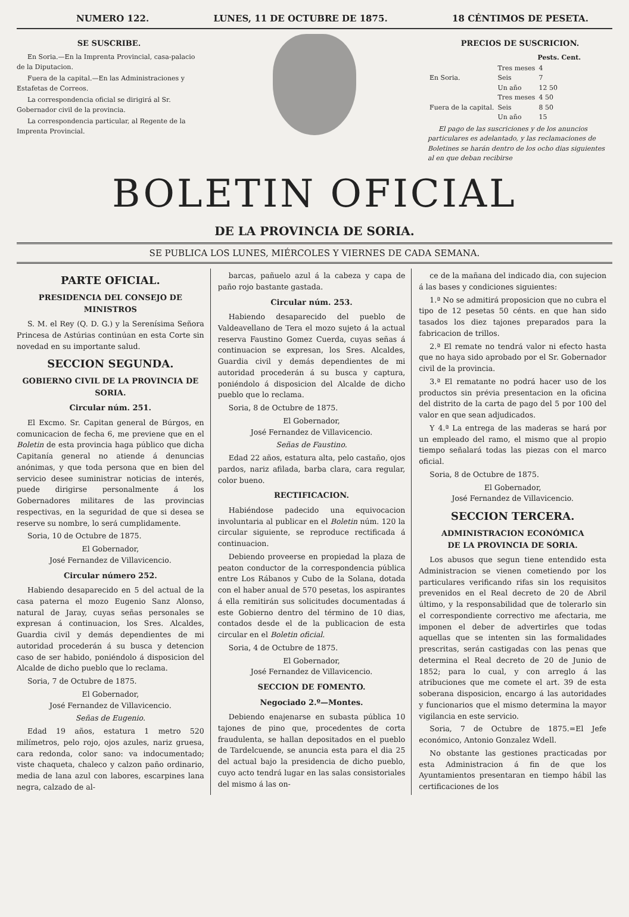NUMERO 122. LUNES, 11 DE OCTUBRE DE 1875. 18 CÉNTIMOS DE PESETA.
SE SUSCRIBE.
En Soria.—En la Imprenta Provincial, casa-palacio de la Diputacion.
Fuera de la capital.—En las Administraciones y Estafetas de Correos.
La correspondencia oficial se dirigirá al Sr. Gobernador civil de la provincia.
La correspondencia particular, al Regente de la Imprenta Provincial.
PRECIOS DE SUSCRICION.
| | | Pests. Cent. |
| --- | --- | --- |
| En Soria. | Tres meses | 4 |
| | Seis | 7 |
| | Un año | 12 50 |
| Fuera de la capital. | Tres meses | 4 50 |
| | Seis | 8 50 |
| | Un año | 15 |
El pago de las suscriciones y de los anuncios particulares es adelantado, y las reclamaciones de Boletines se harán dentro de los ocho dias siguientes al en que deban recibirse
BOLETIN OFICIAL
DE LA PROVINCIA DE SORIA.
SE PUBLICA LOS LUNES, MIÉRCOLES Y VIERNES DE CADA SEMANA.
PARTE OFICIAL.
PRESIDENCIA DEL CONSEJO DE MINISTROS
S. M. el Rey (Q. D. G.) y la Serenísima Señora Princesa de Astúrias continúan en esta Corte sin novedad en su importante salud.
SECCION SEGUNDA.
GOBIERNO CIVIL DE LA PROVINCIA DE SORIA.
Circular núm. 251.
El Excmo. Sr. Capitan general de Búrgos, en comunicacion de fecha 6, me previene que en el Boletin de esta provincia haga público que dicha Capitanía general no atiende á denuncias anónimas, y que toda persona que en bien del servicio desee suministrar noticias de interés, puede dirigirse personalmente á los Gobernadores militares de las provincias respectivas, en la seguridad de que si desea se reserve su nombre, lo será cumplidamente.
Soria, 10 de Octubre de 1875.
El Gobernador,
José Fernandez de Villavicencio.
Circular número 252.
Habiendo desaparecido en 5 del actual de la casa paterna el mozo Eugenio Sanz Alonso, natural de Jaray, cuyas señas personales se expresan á continuacion, los Sres. Alcaldes, Guardia civil y demás dependientes de mi autoridad procederán á su busca y detencion caso de ser habido, poniéndolo á disposicion del Alcalde de dicho pueblo que lo reclama.
Soria, 7 de Octubre de 1875.
El Gobernador,
José Fernandez de Villavicencio.
Señas de Eugenio.
Edad 19 años, estatura 1 metro 520 milímetros, pelo rojo, ojos azules, nariz gruesa, cara redonda, color sano: va indocumentado; viste chaqueta, chaleco y calzon paño ordinario, media de lana azul con labores, escarpines lana negra, calzado de al-
barcas, pañuelo azul á la cabeza y capa de paño rojo bastante gastada.
Circular núm. 253.
Habiendo desaparecido del pueblo de Valdeavellano de Tera el mozo sujeto á la actual reserva Faustino Gomez Cuerda, cuyas señas á continuacion se expresan, los Sres. Alcaldes, Guardia civil y demás dependientes de mi autoridad procederán á su busca y captura, poniéndolo á disposicion del Alcalde de dicho pueblo que lo reclama.
Soria, 8 de Octubre de 1875.
El Gobernador,
José Fernandez de Villavicencio.
Señas de Faustino.
Edad 22 años, estatura alta, pelo castaño, ojos pardos, nariz afilada, barba clara, cara regular, color bueno.
RECTIFICACION.
Habiéndose padecido una equivocacion involuntaria al publicar en el Boletin núm. 120 la circular siguiente, se reproduce rectificada á continuacion.
Debiendo proveerse en propiedad la plaza de peaton conductor de la correspondencia pública entre Los Rábanos y Cubo de la Solana, dotada con el haber anual de 570 pesetas, los aspirantes á ella remitirán sus solicitudes documentadas á este Gobierno dentro del término de 10 dias, contados desde el de la publicacion de esta circular en el Boletin oficial.
Soria, 4 de Octubre de 1875.
El Gobernador,
José Fernandez de Villavicencio.
SECCION DE FOMENTO.
Negociado 2.º—Montes.
Debiendo enajenarse en subasta pública 10 tajones de pino que, procedentes de corta fraudulenta, se hallan depositados en el pueblo de Tardelcuende, se anuncia esta para el dia 25 del actual bajo la presidencia de dicho pueblo, cuyo acto tendrá lugar en las salas consistoriales del mismo á las on-
ce de la mañana del indicado dia, con sujecion á las bases y condiciones siguientes:
1.ª No se admitirá proposicion que no cubra el tipo de 12 pesetas 50 cénts. en que han sido tasados los diez tajones preparados para la fabricacion de trillos.
2.ª El remate no tendrá valor ni efecto hasta que no haya sido aprobado por el Sr. Gobernador civil de la provincia.
3.ª El rematante no podrá hacer uso de los productos sin prévia presentacion en la oficina del distrito de la carta de pago del 5 por 100 del valor en que sean adjudicados.
Y 4.ª La entrega de las maderas se hará por un empleado del ramo, el mismo que al propio tiempo señalará todas las piezas con el marco oficial.
Soria, 8 de Octubre de 1875.
El Gobernador,
José Fernandez de Villavicencio.
SECCION TERCERA.
ADMINISTRACION ECONÓMICA
DE LA PROVINCIA DE SORIA.
Los abusos que segun tiene entendido esta Administracion se vienen cometiendo por los particulares verificando rifas sin los requisitos prevenidos en el Real decreto de 20 de Abril último, y la responsabilidad que de tolerarlo sin el correspondiente correctivo me afectaria, me imponen el deber de advertirles que todas aquellas que se intenten sin las formalidades prescritas, serán castigadas con las penas que determina el Real decreto de 20 de Junio de 1852; para lo cual, y con arreglo á las atribuciones que me comete el art. 39 de esta soberana disposicion, encargo á las autoridades y funcionarios que el mismo determina la mayor vigilancia en este servicio.
Soria, 7 de Octubre de 1875.=El Jefe económico, Antonio Gonzalez Wdell.
No obstante las gestiones practicadas por esta Administracion á fin de que los Ayuntamientos presentaran en tiempo hábil las certificaciones de los